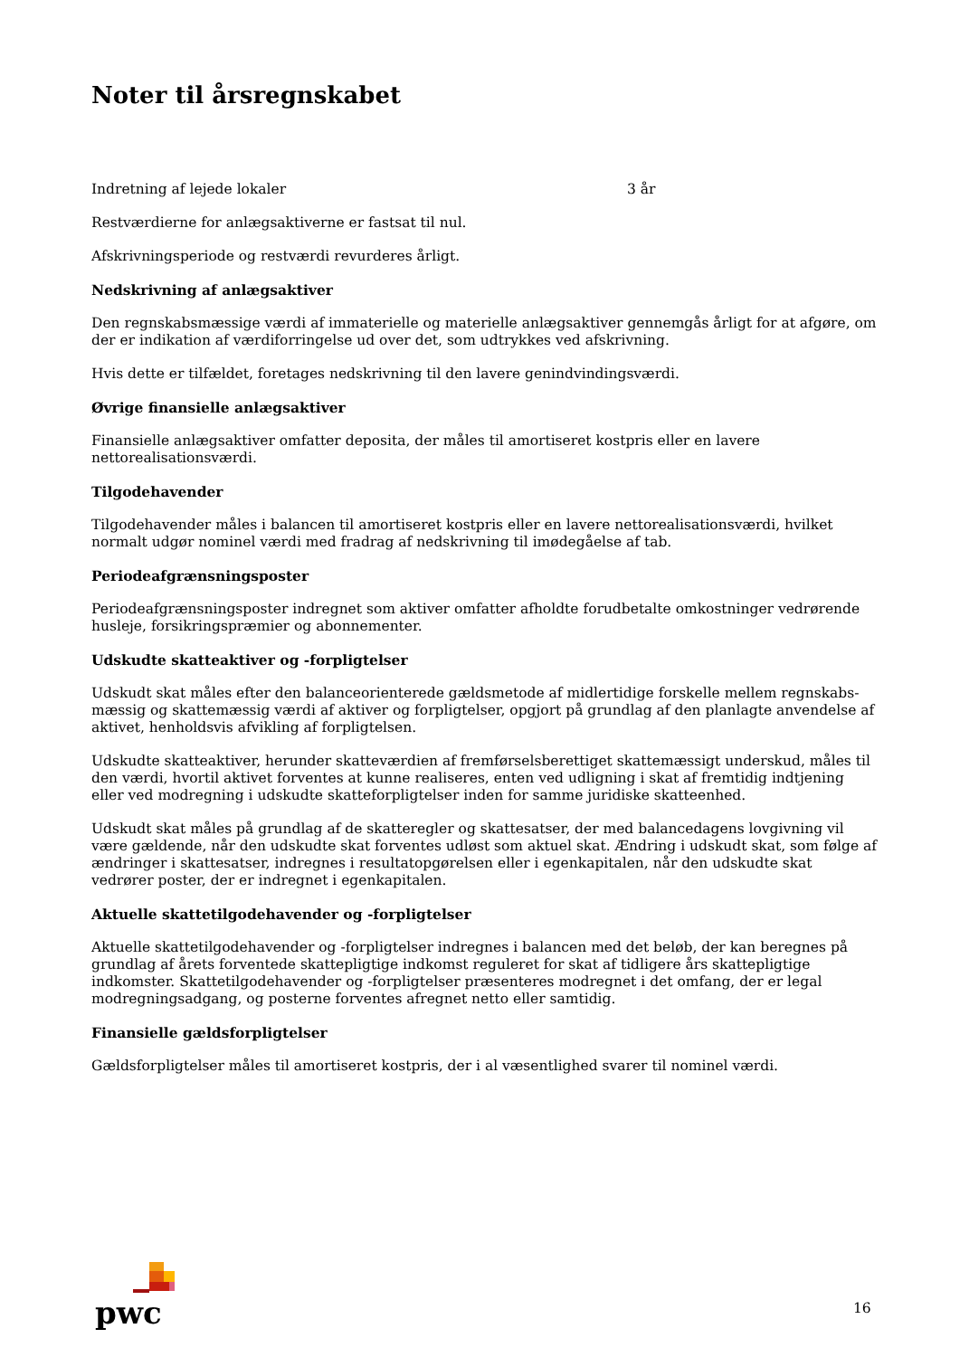Noter til årsregnskabet
Indretning af lejede lokaler 3 år
Restværdierne for anlægsaktiverne er fastsat til nul.
Afskrivningsperiode og restværdi revurderes årligt.
Nedskrivning af anlægsaktiver
Den regnskabsmæssige værdi af immaterielle og materielle anlægsaktiver gennemgås årligt for at afgøre, om der er indikation af værdiforringelse ud over det, som udtrykkes ved afskrivning.
Hvis dette er tilfældet, foretages nedskrivning til den lavere genindvindingsværdi.
Øvrige finansielle anlægsaktiver
Finansielle anlægsaktiver omfatter deposita, der måles til amortiseret kostpris eller en lavere nettorealisationsværdi.
Tilgodehavender
Tilgodehavender måles i balancen til amortiseret kostpris eller en lavere nettorealisationsværdi, hvilket normalt udgør nominel værdi med fradrag af nedskrivning til imødegåelse af tab.
Periodeafgrænsningsposter
Periodeafgrænsningsposter indregnet som aktiver omfatter afholdte forudbetalte omkostninger vedrørende husleje, forsikringspræmier og abonnementer.
Udskudte skatteaktiver og -forpligtelser
Udskudt skat måles efter den balanceorienterede gældsmetode af midlertidige forskelle mellem regnskabs-mæssig og skattemæssig værdi af aktiver og forpligtelser, opgjort på grundlag af den planlagte anvendelse af aktivet, henholdsvis afvikling af forpligtelsen.
Udskudte skatteaktiver, herunder skatteværdien af fremførselsberettiget skattemæssigt underskud, måles til den værdi, hvortil aktivet forventes at kunne realiseres, enten ved udligning i skat af fremtidig indtjening eller ved modregning i udskudte skatteforpligtelser inden for samme juridiske skatteenhed.
Udskudt skat måles på grundlag af de skatteregler og skattesatser, der med balancedagens lovgivning vil være gældende, når den udskudte skat forventes udløst som aktuel skat. Ændring i udskudt skat, som følge af ændringer i skattesatser, indregnes i resultatopgørelsen eller i egenkapitalen, når den udskudte skat vedrører poster, der er indregnet i egenkapitalen.
Aktuelle skattetilgodehavender og -forpligtelser
Aktuelle skattetilgodehavender og -forpligtelser indregnes i balancen med det beløb, der kan beregnes på grundlag af årets forventede skattepligtige indkomst reguleret for skat af tidligere års skattepligtige indkomster. Skattetilgodehavender og -forpligtelser præsenteres modregnet i det omfang, der er legal modregningsadgang, og posterne forventes afregnet netto eller samtidig.
Finansielle gældsforpligtelser
Gældsforpligtelser måles til amortiseret kostpris, der i al væsentlighed svarer til nominel værdi.
pwc
16